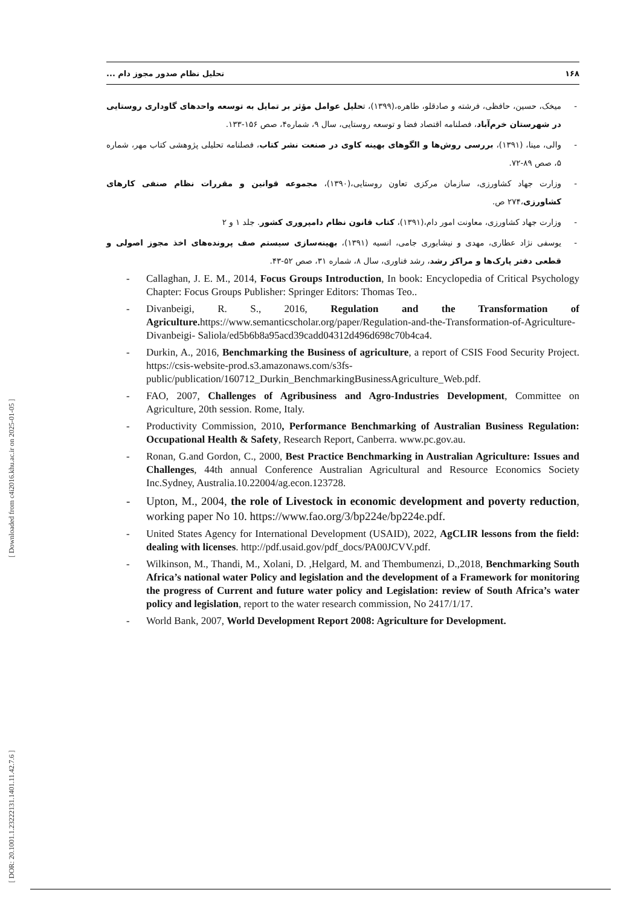۱۶۸ تحلیل نظام صدور مجوز دام ...
- میخک، حسین، حافظی، فرشته و صادقلو، طاهره،(۱۳۹۹)، تحلیل عوامل مؤثر بر تمایل به توسعه واحدهای گاوداری روستایی در شهرستان خرم‌آباد، فصلنامه اقتصاد فضا و توسعه روستایی، سال ۹، شماره۴، صص ۱۵۶-۱۳۳.
- والی، مینا، (۱۳۹۱)، بررسی روش‌ها و الگوهای بهینه کاوی در صنعت نشر کتاب، فصلنامه تحلیلی پژوهشی کتاب مهر، شماره ۵، صص ۸۹-۷۲.
- وزارت جهاد کشاورزی، سازمان مرکزی تعاون روستایی،(۱۳۹۰)، مجموعه قوانین و مقررات نظام صنفی کارهای کشاورزی،۲۷۴ ص.
- وزارت جهاد کشاورزی، معاونت امور دام،(۱۳۹۱)، کتاب قانون نظام دامپروری کشور. جلد ۱ و ۲
- یوسفی نژاد عطاری، مهدی و نیشابوری جامی، انسیه (۱۳۹۱)، بهینه‌سازی سیستم صف پرونده‌های اخذ مجوز اصولی و قطعی دفتر پارک‌ها و مراکز رشد، رشد فناوری، سال ۸، شماره ۳۱، صص ۵۲-۴۳.
- Callaghan, J. E. M., 2014, Focus Groups Introduction, In book: Encyclopedia of Critical Psychology Chapter: Focus Groups Publisher: Springer Editors: Thomas Teo..
- Divanbeigi, R. S., 2016, Regulation and the Transformation of Agriculture. https://www.semanticscholar.org/paper/Regulation-and-the-Transformation-of-Agriculture-Divanbeigi- Saliola/ed5b6b8a95acd39cadd04312d496d698c70b4ca4.
- Durkin, A., 2016, Benchmarking the Business of agriculture, a report of CSIS Food Security Project. https://csis-website-prod.s3.amazonaws.com/s3fs-public/publication/160712_Durkin_BenchmarkingBusinessAgriculture_Web.pdf.
- FAO, 2007, Challenges of Agribusiness and Agro-Industries Development, Committee on Agriculture, 20th session. Rome, Italy.
- Productivity Commission, 2010, Performance Benchmarking of Australian Business Regulation: Occupational Health & Safety, Research Report, Canberra. www.pc.gov.au.
- Ronan, G.and Gordon, C., 2000, Best Practice Benchmarking in Australian Agriculture: Issues and Challenges, 44th annual Conference Australian Agricultural and Resource Economics Society Inc.Sydney, Australia.10.22004/ag.econ.123728.
- Upton, M., 2004, the role of Livestock in economic development and poverty reduction, working paper No 10. https://www.fao.org/3/bp224e/bp224e.pdf.
- United States Agency for International Development (USAID), 2022, AgCLIR lessons from the field: dealing with licenses. http://pdf.usaid.gov/pdf_docs/PA00JCVV.pdf.
- Wilkinson, M., Thandi, M., Xolani, D. ,Helgard, M. and Thembumenzi, D.,2018, Benchmarking South Africa’s national water Policy and legislation and the development of a Framework for monitoring the progress of Current and future water policy and Legislation: review of South Africa’s water policy and legislation, report to the water research commission, No 2417/1/17.
- World Bank, 2007, World Development Report 2008: Agriculture for Development.
[ DOR: 20.1001.1.23222131.1401.11.42.7.6 ] [ Downloaded from c4i2016.khu.ac.ir on 2025-01-05 ]